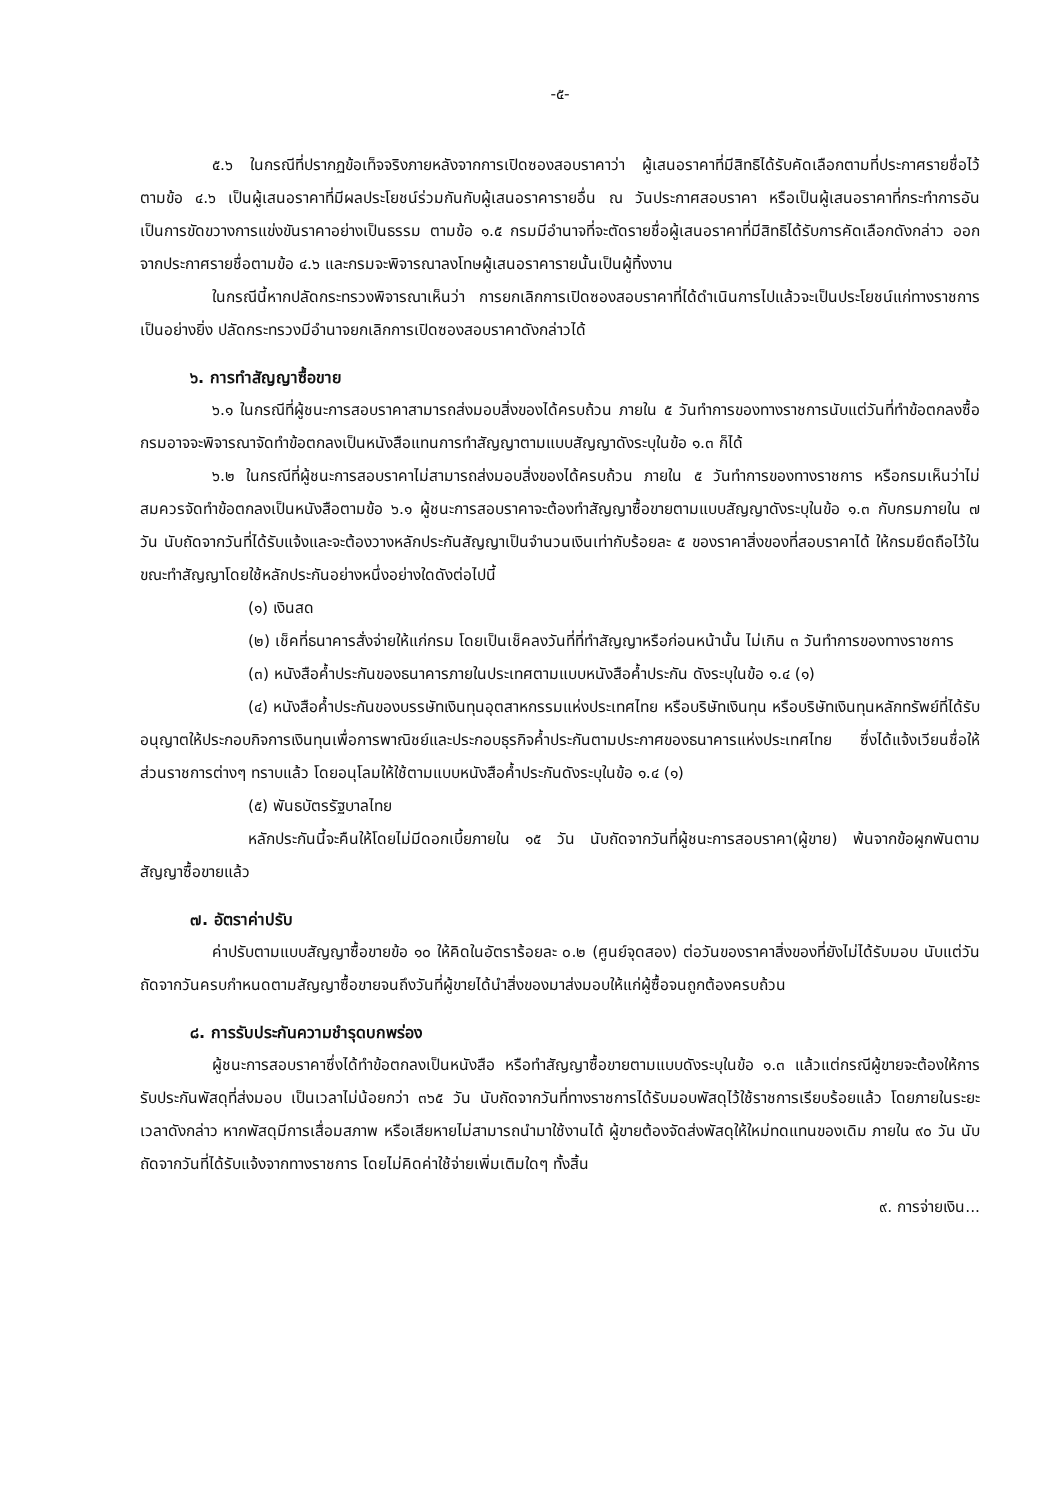-๕-
๕.๖ ในกรณีที่ปรากฏข้อเท็จจริงภายหลังจากการเปิดซองสอบราคาว่า ผู้เสนอราคาที่มีสิทธิได้รับคัดเลือกตามที่ประกาศรายชื่อไว้ตามข้อ ๔.๖ เป็นผู้เสนอราคาที่มีผลประโยชน์ร่วมกันกับผู้เสนอราคารายอื่น ณ วันประกาศสอบราคา หรือเป็นผู้เสนอราคาที่กระทำการอันเป็นการขัดขวางการแข่งขันราคาอย่างเป็นธรรม ตามข้อ ๑.๕ กรมมีอำนาจที่จะตัดรายชื่อผู้เสนอราคาที่มีสิทธิได้รับการคัดเลือกดังกล่าว ออกจากประกาศรายชื่อตามข้อ ๔.๖ และกรมจะพิจารณาลงโทษผู้เสนอราคารายนั้นเป็นผู้ทิ้งงาน
ในกรณีนี้หากปลัดกระทรวงพิจารณาเห็นว่า การยกเลิกการเปิดซองสอบราคาที่ได้ดำเนินการไปแล้วจะเป็นประโยชน์แก่ทางราชการเป็นอย่างยิ่ง ปลัดกระทรวงมีอำนาจยกเลิกการเปิดซองสอบราคาดังกล่าวได้
๖. การทำสัญญาซื้อขาย
๖.๑ ในกรณีที่ผู้ชนะการสอบราคาสามารถส่งมอบสิ่งของได้ครบถ้วน ภายใน ๕ วันทำการของทางราชการนับแต่วันที่ทำข้อตกลงซื้อ กรมอาจจะพิจารณาจัดทำข้อตกลงเป็นหนังสือแทนการทำสัญญาตามแบบสัญญาดังระบุในข้อ ๑.๓ ก็ได้
๖.๒ ในกรณีที่ผู้ชนะการสอบราคาไม่สามารถส่งมอบสิ่งของได้ครบถ้วน ภายใน ๕ วันทำการของทางราชการ หรือกรมเห็นว่าไม่สมควรจัดทำข้อตกลงเป็นหนังสือตามข้อ ๖.๑ ผู้ชนะการสอบราคาจะต้องทำสัญญาซื้อขายตามแบบสัญญาดังระบุในข้อ ๑.๓ กับกรมภายใน ๗ วัน นับถัดจากวันที่ได้รับแจ้งและจะต้องวางหลักประกันสัญญาเป็นจำนวนเงินเท่ากับร้อยละ ๕ ของราคาสิ่งของที่สอบราคาได้ ให้กรมยึดถือไว้ในขณะทำสัญญาโดยใช้หลักประกันอย่างหนึ่งอย่างใดดังต่อไปนี้
(๑) เงินสด
(๒) เช็คที่ธนาคารสั่งจ่ายให้แก่กรม โดยเป็นเช็คลงวันที่ที่ทำสัญญาหรือก่อนหน้านั้น ไม่เกิน ๓ วันทำการของทางราชการ
(๓) หนังสือค้ำประกันของธนาคารภายในประเทศตามแบบหนังสือค้ำประกัน ดังระบุในข้อ ๑.๔ (๑)
(๔) หนังสือค้ำประกันของบรรษัทเงินทุนอุตสาหกรรมแห่งประเทศไทย หรือบริษัทเงินทุน หรือบริษัทเงินทุนหลักทรัพย์ที่ได้รับอนุญาตให้ประกอบกิจการเงินทุนเพื่อการพาณิชย์และประกอบธุรกิจค้ำประกันตามประกาศของธนาคารแห่งประเทศไทย ซึ่งได้แจ้งเวียนชื่อให้ส่วนราชการต่างๆ ทราบแล้ว โดยอนุโลมให้ใช้ตามแบบหนังสือค้ำประกันดังระบุในข้อ ๑.๔ (๑)
(๕) พันธบัตรรัฐบาลไทย
หลักประกันนี้จะคืนให้โดยไม่มีดอกเบี้ยภายใน ๑๕ วัน นับถัดจากวันที่ผู้ชนะการสอบราคา(ผู้ขาย) พ้นจากข้อผูกพันตามสัญญาซื้อขายแล้ว
๗. อัตราค่าปรับ
ค่าปรับตามแบบสัญญาซื้อขายข้อ ๑๐ ให้คิดในอัตราร้อยละ ๐.๒ (ศูนย์จุดสอง) ต่อวันของราคาสิ่งของที่ยังไม่ได้รับมอบ นับแต่วันถัดจากวันครบกำหนดตามสัญญาซื้อขายจนถึงวันที่ผู้ขายได้นำสิ่งของมาส่งมอบให้แก่ผู้ซื้อจนถูกต้องครบถ้วน
๘. การรับประกันความชำรุดบกพร่อง
ผู้ชนะการสอบราคาซึ่งได้ทำข้อตกลงเป็นหนังสือ หรือทำสัญญาซื้อขายตามแบบดังระบุในข้อ ๑.๓ แล้วแต่กรณีผู้ขายจะต้องให้การรับประกันพัสดุที่ส่งมอบ เป็นเวลาไม่น้อยกว่า ๓๖๕ วัน นับถัดจากวันที่ทางราชการได้รับมอบพัสดุไว้ใช้ราชการเรียบร้อยแล้ว โดยภายในระยะเวลาดังกล่าว หากพัสดุมีการเสื่อมสภาพ หรือเสียหายไม่สามารถนำมาใช้งานได้ ผู้ขายต้องจัดส่งพัสดุให้ใหม่ทดแทนของเดิม ภายใน ๙๐ วัน นับถัดจากวันที่ได้รับแจ้งจากทางราชการ โดยไม่คิดค่าใช้จ่ายเพิ่มเติมใดๆ ทั้งสิ้น
๙. การจ่ายเงิน...